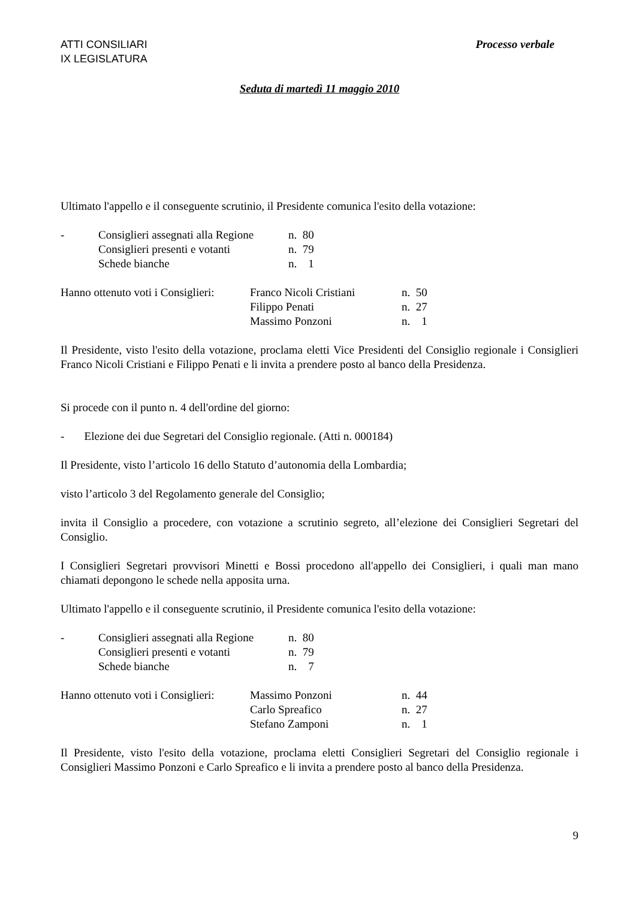ATTI CONSILIARI
IX LEGISLATURA
Processo verbale
Seduta di martedì 11 maggio 2010
Ultimato l'appello e il conseguente scrutinio, il Presidente comunica l'esito della votazione:
| - | Consiglieri assegnati alla Regione | n. 80 |
| | Consiglieri presenti e votanti | n. 79 |
| | Schede bianche | n. 1 |
| Hanno ottenuto voti i Consiglieri: | Franco Nicoli Cristiani | n. 50 |
| | Filippo Penati | n. 27 |
| | Massimo Ponzoni | n. 1 |
Il Presidente, visto l'esito della votazione, proclama eletti Vice Presidenti del Consiglio regionale i Consiglieri Franco Nicoli Cristiani e Filippo Penati e li invita a prendere posto al banco della Presidenza.
Si procede con il punto n. 4 dell'ordine del giorno:
- Elezione dei due Segretari del Consiglio regionale. (Atti n. 000184)
Il Presidente, visto l’articolo 16 dello Statuto d’autonomia della Lombardia;
visto l’articolo 3 del Regolamento generale del Consiglio;
invita il Consiglio a procedere, con votazione a scrutinio segreto, all’elezione dei Consiglieri Segretari del Consiglio.
I Consiglieri Segretari provvisori Minetti e Bossi procedono all'appello dei Consiglieri, i quali man mano chiamati depongono le schede nella apposita urna.
Ultimato l'appello e il conseguente scrutinio, il Presidente comunica l'esito della votazione:
| - | Consiglieri assegnati alla Regione | n. 80 |
| | Consiglieri presenti e votanti | n. 79 |
| | Schede bianche | n. 7 |
| Hanno ottenuto voti i Consiglieri: | Massimo Ponzoni | n. 44 |
| | Carlo Spreafico | n. 27 |
| | Stefano Zamponi | n. 1 |
Il Presidente, visto l'esito della votazione, proclama eletti Consiglieri Segretari del Consiglio regionale i Consiglieri Massimo Ponzoni e Carlo Spreafico e li invita a prendere posto al banco della Presidenza.
9